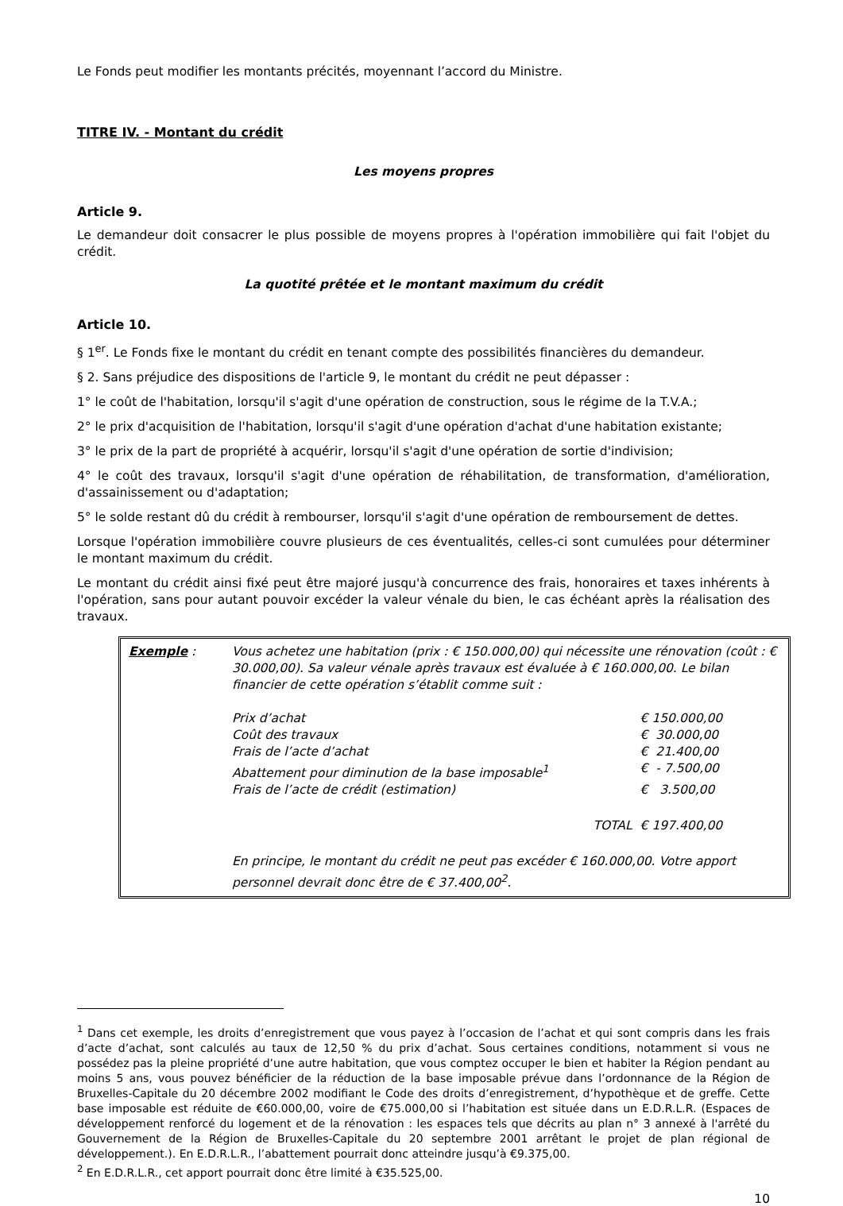Le Fonds peut modifier les montants précités, moyennant l’accord du Ministre.
TITRE IV. - Montant du crédit
Les moyens propres
Article 9.
Le demandeur doit consacrer le plus possible de moyens propres à l'opération immobilière qui fait l'objet du crédit.
La quotité prêtée et le montant maximum du crédit
Article 10.
§ 1<sup>er</sup>. Le Fonds fixe le montant du crédit en tenant compte des possibilités financières du demandeur.
§ 2. Sans préjudice des dispositions de l'article 9, le montant du crédit ne peut dépasser :
1° le coût de l'habitation, lorsqu'il s'agit d'une opération de construction, sous le régime de la T.V.A.;
2° le prix d'acquisition de l'habitation, lorsqu'il s'agit d'une opération d'achat d'une habitation existante;
3° le prix de la part de propriété à acquérir, lorsqu'il s'agit d'une opération de sortie d'indivision;
4° le coût des travaux, lorsqu'il s'agit d'une opération de réhabilitation, de transformation, d'amélioration, d'assainissement ou d'adaptation;
5° le solde restant dû du crédit à rembourser, lorsqu'il s'agit d'une opération de remboursement de dettes.
Lorsque l'opération immobilière couvre plusieurs de ces éventualités, celles-ci sont cumulées pour déterminer le montant maximum du crédit.
Le montant du crédit ainsi fixé peut être majoré jusqu'à concurrence des frais, honoraires et taxes inhérents à l'opération, sans pour autant pouvoir excéder la valeur vénale du bien, le cas échéant après la réalisation des travaux.
| Exemple : | Vous achetez une habitation (prix : € 150.000,00) qui nécessite une rénovation (coût : € 30.000,00). Sa valeur vénale après travaux est évaluée à € 160.000,00. Le bilan financier de cette opération s’établit comme suit : | |
| | Prix d’achat | € 150.000,00 |
| | Coût des travaux | € 30.000,00 |
| | Frais de l’acte d’achat | € 21.400,00 |
| | Abattement pour diminution de la base imposable<sup>1</sup> | € - 7.500,00 |
| | Frais de l’acte de crédit (estimation) | € 3.500,00 |
| | TOTAL | € 197.400,00 |
| | En principe, le montant du crédit ne peut pas excéder € 160.000,00. Votre apport personnel devrait donc être de € 37.400,00<sup>2</sup>. | |
<sup>1</sup> Dans cet exemple, les droits d’enregistrement que vous payez à l’occasion de l’achat et qui sont compris dans les frais d’acte d’achat, sont calculés au taux de 12,50 % du prix d’achat. Sous certaines conditions, notamment si vous ne possédez pas la pleine propriété d’une autre habitation, que vous comptez occuper le bien et habiter la Région pendant au moins 5 ans, vous pouvez bénéficier de la réduction de la base imposable prévue dans l’ordonnance de la Région de Bruxelles-Capitale du 20 décembre 2002 modifiant le Code des droits d’enregistrement, d’hypothèque et de greffe. Cette base imposable est réduite de €60.000,00, voire de €75.000,00 si l’habitation est située dans un E.D.R.L.R. (Espaces de développement renforcé du logement et de la rénovation : les espaces tels que décrits au plan n° 3 annexé à l'arrêté du Gouvernement de la Région de Bruxelles-Capitale du 20 septembre 2001 arrêtant le projet de plan régional de développement.). En E.D.R.L.R., l’abattement pourrait donc atteindre jusqu’à €9.375,00.
<sup>2</sup> En E.D.R.L.R., cet apport pourrait donc être limité à €35.525,00.
10